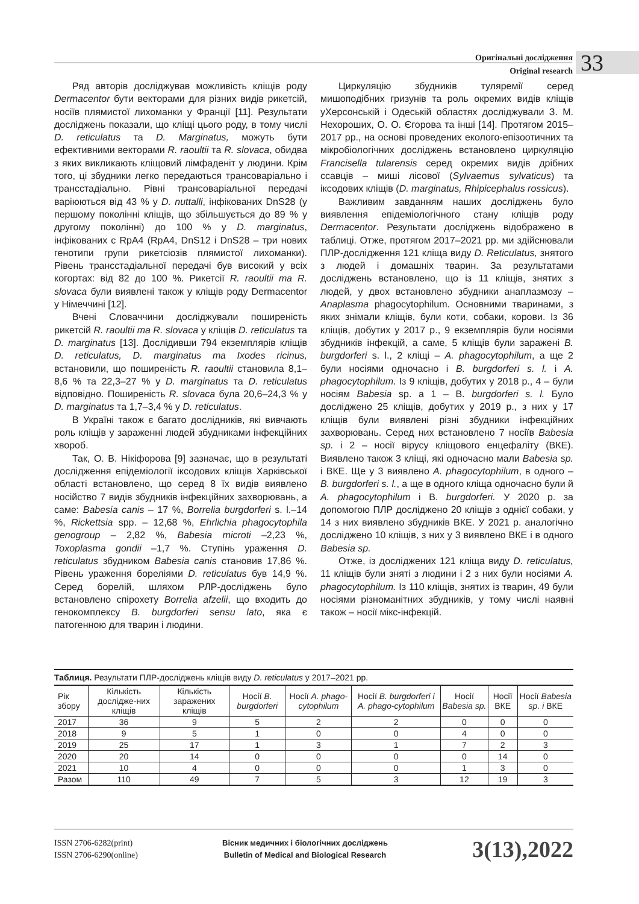Оригінальні дослідження
Original research
33
Ряд авторів досліджував можливість кліщів роду Dermacentor бути векторами для різних видів рикетсій, носіїв плямистої лихоманки у Франції [11]. Результати досліджень показали, що кліщі цього роду, в тому числі D. reticulatus та D. Marginatus, можуть бути ефективними векторами R. raoultii та R. slovaca, обидва з яких викликають кліщовий лімфаденіт у людини. Крім того, ці збудники легко передаються трансоваріально і трансстадіально. Рівні трансоваріальної передачі варіюються від 43 % у D. nuttalli, інфікованих DnS28 (у першому поколінні кліщів, що збільшується до 89 % у другому поколінні) до 100 % у D. marginatus, інфікованих с RpA4 (RpA4, DnS12 і DnS28 – три нових генотипи групи рикетсіозів плямистої лихоманки). Рівень трансстадіальної передачі був високий у всіх когортах: від 82 до 100 %. Рикетсії R. raoultii та R. slovaca були виявлені також у кліщів роду Dermacentor у Німеччині [12].
Вчені Словаччини досліджували поширеність рикетсій R. raoultii та R. slovaca у кліщів D. reticulatus та D. marginatus [13]. Дослідивши 794 екземплярів кліщів D. reticulatus, D. marginatus та Ixodes ricinus, встановили, що поширеність R. raoultii становила 8,1–8,6 % та 22,3–27 % у D. marginatus та D. reticulatus відповідно. Поширеність R. slovaca була 20,6–24,3 % у D. marginatus та 1,7–3,4 % у D. reticulatus.
В Україні також є багато дослідників, які вивчають роль кліщів у зараженні людей збудниками інфекційних хвороб.
Так, О. В. Нікіфорова [9] зазначає, що в результаті дослідження епідеміології іксодових кліщів Харківської області встановлено, що серед 8 їх видів виявлено носійство 7 видів збудників інфекційних захворювань, а саме: Babesia canis – 17 %, Borrelia burgdorferi s. l.–14 %, Rickettsia spp. – 12,68 %, Ehrlichia phagocytophila genogroup – 2,82 %, Babesia microti –2,23 %, Toxoplasma gondii –1,7 %. Ступінь ураження D. reticulatus збудником Babesia canis становив 17,86 %. Рівень ураження бореліями D. reticulatus був 14,9 %. Серед борелій, шляхом РЛР-досліджень було встановлено спірохету Borrelia afzelii, що входить до генокомплексу B. burgdorferi sensu lato, яка є патогенною для тварин і людини.
Циркуляцію збудників туляремії серед мишоподібних гризунів та роль окремих видів кліщів уХерсонській і Одеській областях досліджували З. М. Нехороших, О. О. Єгорова та інші [14]. Протягом 2015–2017 рр., на основі проведених еколого-епізоотичних та мікробіологічних досліджень встановлено циркуляцію Francisella tularensis серед окремих видів дрібних ссавців – миші лісової (Sylvaemus sylvaticus) та іксодових кліщів (D. marginatus, Rhipicephalus rossicus).
Важливим завданням наших досліджень було виявлення епідеміологічного стану кліщів роду Dermacentor. Результати досліджень відображено в таблиці. Отже, протягом 2017–2021 рр. ми здійснювали ПЛР-дослідження 121 кліща виду D. Reticulatus, знятого з людей і домашніх тварин. За результатами досліджень встановлено, що із 11 кліщів, знятих з людей, у двох встановлено збудники анаплазмозу – Anaplasma phagocytophilum. Основними тваринами, з яких знімали кліщів, були коти, собаки, корови. Із 36 кліщів, добутих у 2017 р., 9 екземплярів були носіями збудників інфекцій, а саме, 5 кліщів були заражені B. burgdorferi s. l., 2 кліщі – A. phagocytophilum, а ще 2 були носіями одночасно і B. burgdorferi s. l. і A. phagocytophilum. Із 9 кліщів, добутих у 2018 р., 4 – були носіям Babesia sp. а 1 – B. burgdorferi s. l. Було досліджено 25 кліщів, добутих у 2019 р., з них у 17 кліщів були виявлені різні збудники інфекційних захворювань. Серед них встановлено 7 носіїв Babesia sp. і 2 – носії вірусу кліщового енцефаліту (ВКЕ). Виявлено також 3 кліщі, які одночасно мали Babesia sp. і ВКЕ. Ще у 3 виявлено A. phagocytophilum, в одного – B. burgdorferi s. l., а ще в одного кліща одночасно були й A. phagocytophilum і B. burgdorferi. У 2020 р. за допомогою ПЛР досліджено 20 кліщів з однієї собаки, у 14 з них виявлено збудників ВКЕ. У 2021 р. аналогічно досліджено 10 кліщів, з них у 3 виявлено ВКЕ і в одного Babesia sp.
Отже, із досліджених 121 кліща виду D. reticulatus, 11 кліщів були зняті з людини і 2 з них були носіями A. phagocytophilum. Із 110 кліщів, знятих із тварин, 49 були носіями різноманітних збудників, у тому числі наявні також – носії мікс-інфекцій.
Таблиця. Результати ПЛР-досліджень кліщів виду D. reticulatus у 2017–2021 рр.
| Рік збору | Кількість дослідже-них кліщів | Кількість заражених кліщів | Носії B. burgdorferi | Носії A. phago-cytophilum | Носії B. burgdorferi і A. phago-cytophilum | Носії Babesia sp. | Носії ВКЕ | Носії Babesia sp. і ВКЕ |
| --- | --- | --- | --- | --- | --- | --- | --- | --- |
| 2017 | 36 | 9 | 5 | 2 | 2 | 0 | 0 | 0 |
| 2018 | 9 | 5 | 1 | 0 | 0 | 4 | 0 | 0 |
| 2019 | 25 | 17 | 1 | 3 | 1 | 7 | 2 | 3 |
| 2020 | 20 | 14 | 0 | 0 | 0 | 0 | 14 | 0 |
| 2021 | 10 | 4 | 0 | 0 | 0 | 1 | 3 | 0 |
| Разом | 110 | 49 | 7 | 5 | 3 | 12 | 19 | 3 |
ISSN 2706-6282(print)
ISSN 2706-6290(online)
Вісник медичних і біологічних досліджень
Bulletin of Medical and Biological Research
3(13),2022